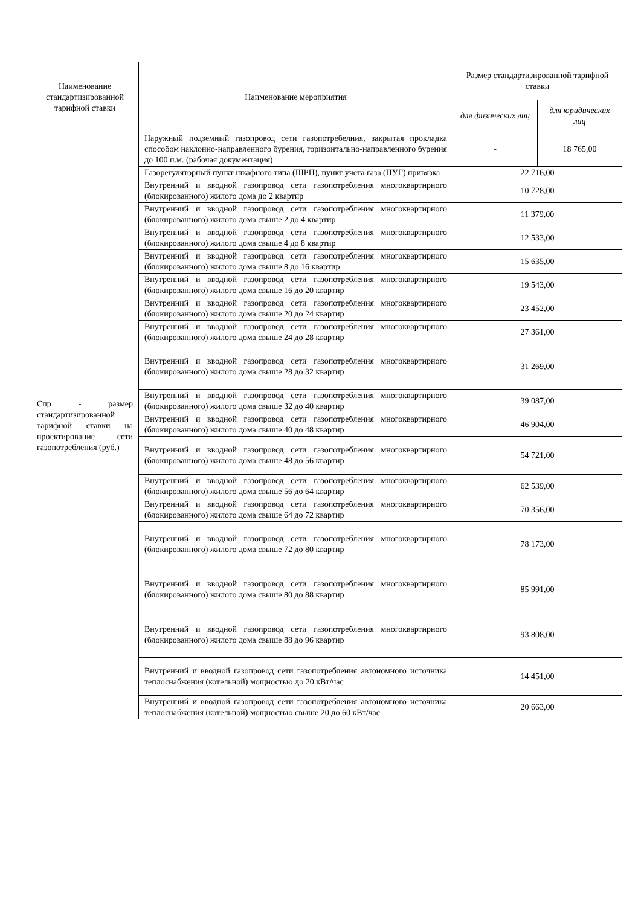| Наименование стандартизированной тарифной ставки | Наименование мероприятия | Размер стандартизированной тарифной ставки | |
| --- | --- | --- | --- |
| | | для физических лиц | для юридических лиц |
| Спр - размер стандартизированной тарифной ставки на проектирование сети газопотребления (руб.) | Наружный подземный газопровод сети газопотребелния, закрытая прокладка способом наклонно-направленного бурения, горизонтально-направленного бурения до 100 п.м. (рабочая документация) | - | 18 765,00 |
| | Газорегуляторный пункт шкафного типа (ШРП), пункт учета газа (ПУГ) привязка | 22 716,00 | |
| | Внутренний и вводной газопровод сети газопотребления многоквартирного (блокированного) жилого дома до 2 квартир | 10 728,00 | |
| | Внутренний и вводной газопровод сети газопотребления многоквартирного (блокированного) жилого дома свыше 2 до 4 квартир | 11 379,00 | |
| | Внутренний и вводной газопровод сети газопотребления многоквартирного (блокированного) жилого дома свыше 4 до 8 квартир | 12 533,00 | |
| | Внутренний и вводной газопровод сети газопотребления многоквартирного (блокированного) жилого дома свыше 8 до 16 квартир | 15 635,00 | |
| | Внутренний и вводной газопровод сети газопотребления многоквартирного (блокированного) жилого дома свыше 16 до 20 квартир | 19 543,00 | |
| | Внутренний и вводной газопровод сети газопотребления многоквартирного (блокированного) жилого дома свыше 20 до 24 квартир | 23 452,00 | |
| | Внутренний и вводной газопровод сети газопотребления многоквартирного (блокированного) жилого дома свыше 24 до 28 квартир | 27 361,00 | |
| | Внутренний и вводной газопровод сети газопотребления многоквартирного (блокированного) жилого дома свыше 28 до 32 квартир | 31 269,00 | |
| | Внутренний и вводной газопровод сети газопотребления многоквартирного (блокированного) жилого дома свыше 32 до 40 квартир | 39 087,00 | |
| | Внутренний и вводной газопровод сети газопотребления многоквартирного (блокированного) жилого дома свыше 40 до 48 квартир | 46 904,00 | |
| | Внутренний и вводной газопровод сети газопотребления многоквартирного (блокированного) жилого дома свыше 48 до 56 квартир | 54 721,00 | |
| | Внутренний и вводной газопровод сети газопотребления многоквартирного (блокированного) жилого дома свыше 56 до 64 квартир | 62 539,00 | |
| | Внутренний и вводной газопровод сети газопотребления многоквартирного (блокированного) жилого дома свыше 64 до 72 квартир | 70 356,00 | |
| | Внутренний и вводной газопровод сети газопотребления многоквартирного (блокированного) жилого дома свыше 72 до 80 квартир | 78 173,00 | |
| | Внутренний и вводной газопровод сети газопотребления многоквартирного (блокированного) жилого дома свыше 80 до 88 квартир | 85 991,00 | |
| | Внутренний и вводной газопровод сети газопотребления многоквартирного (блокированного) жилого дома свыше 88 до 96 квартир | 93 808,00 | |
| | Внутренний и вводной газопровод сети газопотребления автономного источника теплоснабжения (котельной) мощностью до 20 кВт/час | 14 451,00 | |
| | Внутренний и вводной газопровод сети газопотребления автономного источника теплоснабжения (котельной) мощностью свыше 20 до 60 кВт/час | 20 663,00 | |